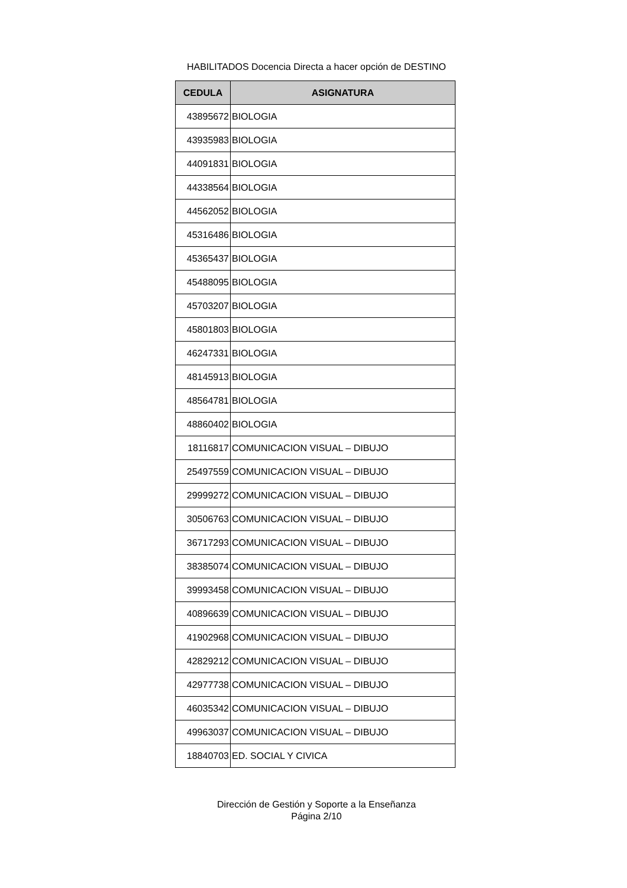HABILITADOS Docencia Directa a hacer opción de DESTINO
| CEDULA | ASIGNATURA |
| --- | --- |
| 43895672 | BIOLOGIA |
| 43935983 | BIOLOGIA |
| 44091831 | BIOLOGIA |
| 44338564 | BIOLOGIA |
| 44562052 | BIOLOGIA |
| 45316486 | BIOLOGIA |
| 45365437 | BIOLOGIA |
| 45488095 | BIOLOGIA |
| 45703207 | BIOLOGIA |
| 45801803 | BIOLOGIA |
| 46247331 | BIOLOGIA |
| 48145913 | BIOLOGIA |
| 48564781 | BIOLOGIA |
| 48860402 | BIOLOGIA |
| 18116817 | COMUNICACION VISUAL – DIBUJO |
| 25497559 | COMUNICACION VISUAL – DIBUJO |
| 29999272 | COMUNICACION VISUAL – DIBUJO |
| 30506763 | COMUNICACION VISUAL – DIBUJO |
| 36717293 | COMUNICACION VISUAL – DIBUJO |
| 38385074 | COMUNICACION VISUAL – DIBUJO |
| 39993458 | COMUNICACION VISUAL – DIBUJO |
| 40896639 | COMUNICACION VISUAL – DIBUJO |
| 41902968 | COMUNICACION VISUAL – DIBUJO |
| 42829212 | COMUNICACION VISUAL – DIBUJO |
| 42977738 | COMUNICACION VISUAL – DIBUJO |
| 46035342 | COMUNICACION VISUAL – DIBUJO |
| 49963037 | COMUNICACION VISUAL – DIBUJO |
| 18840703 | ED. SOCIAL Y CIVICA |
Dirección de Gestión y Soporte a la Enseñanza
Página 2/10